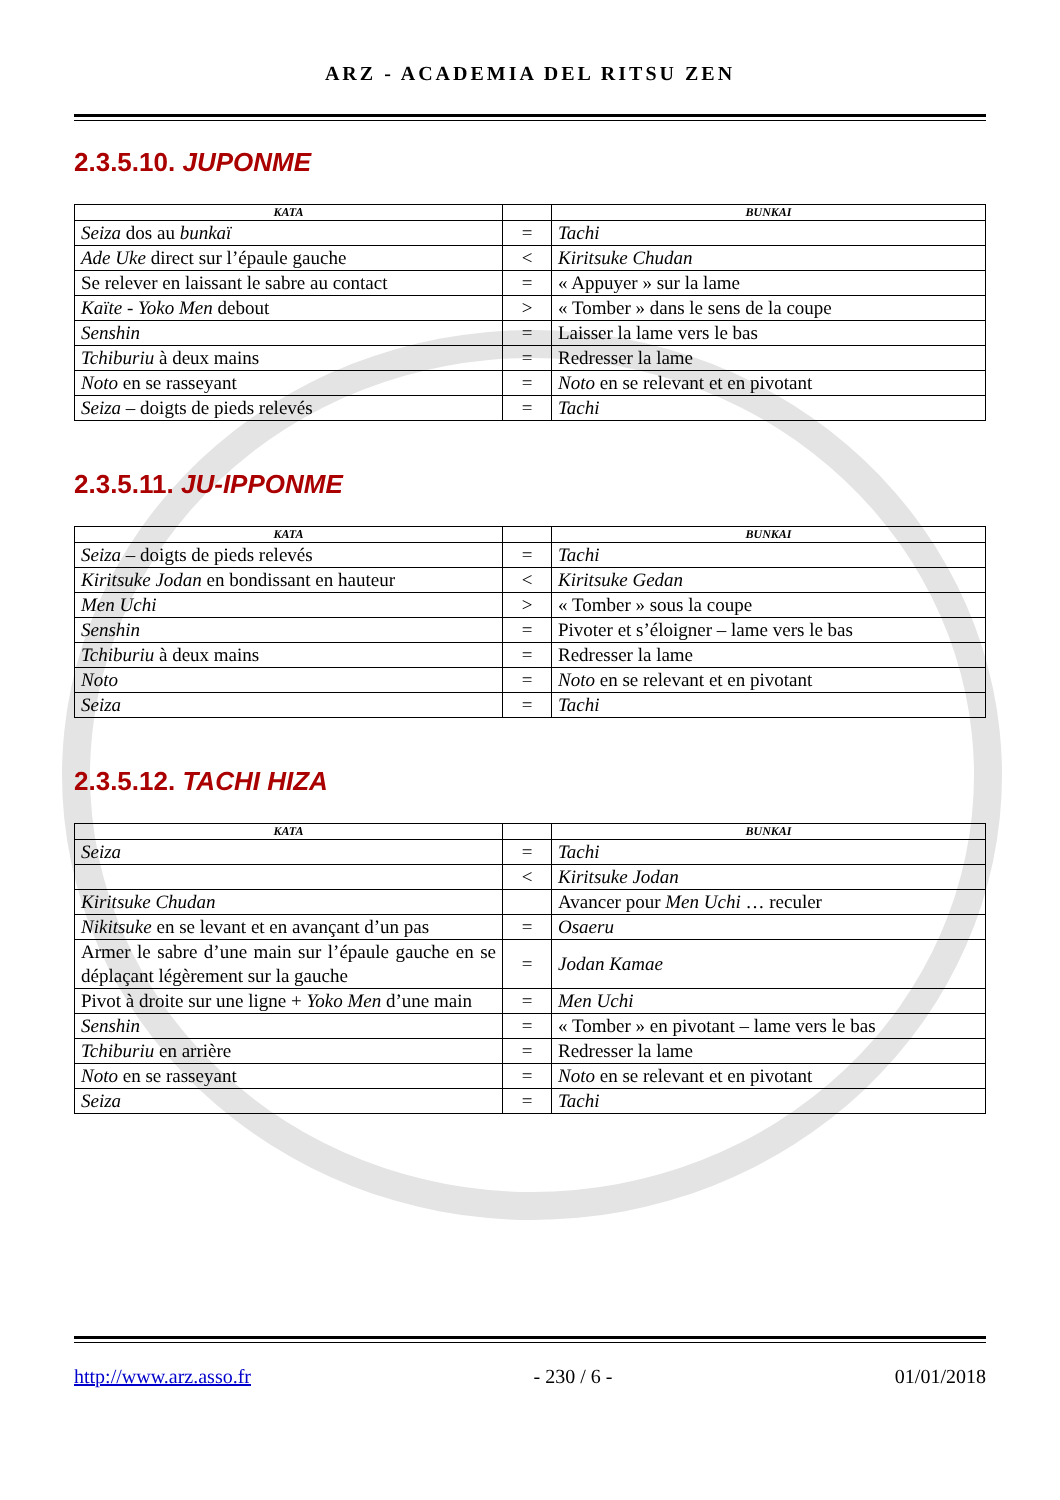ARZ - ACADEMIA DEL RITSU ZEN
2.3.5.10. JUPONME
| KATA | | BUNKAI |
| --- | --- | --- |
| Seiza dos au bunkaï | = | Tachi |
| Ade Uke direct sur l’épaule gauche | < | Kiritsuke Chudan |
| Se relever en laissant le sabre au contact | = | « Appuyer » sur la lame |
| Kaïte - Yoko Men debout | > | « Tomber » dans le sens de la coupe |
| Senshin | = | Laisser la lame vers le bas |
| Tchiburiu à deux mains | = | Redresser la lame |
| Noto en se rasseyant | = | Noto en se relevant et en pivotant |
| Seiza – doigts de pieds relevés | = | Tachi |
2.3.5.11. JU-IPPONME
| KATA | | BUNKAI |
| --- | --- | --- |
| Seiza – doigts de pieds relevés | = | Tachi |
| Kiritsuke Jodan en bondissant en hauteur | < | Kiritsuke Gedan |
| Men Uchi | > | « Tomber » sous la coupe |
| Senshin | = | Pivoter et s’éloigner – lame vers le bas |
| Tchiburiu à deux mains | = | Redresser la lame |
| Noto | = | Noto en se relevant et en pivotant |
| Seiza | = | Tachi |
2.3.5.12. TACHI HIZA
| KATA | | BUNKAI |
| --- | --- | --- |
| Seiza | = | Tachi |
| | < | Kiritsuke Jodan |
| Kiritsuke Chudan | | Avancer pour Men Uchi … reculer |
| Nikitsuke en se levant et en avançant d’un pas | = | Osaeru |
| Armer le sabre d’une main sur l’épaule gauche en se déplaçant légèrement sur la gauche | = | Jodan Kamae |
| Pivot à droite sur une ligne + Yoko Men d’une main | = | Men Uchi |
| Senshin | = | « Tomber » en pivotant – lame vers le bas |
| Tchiburiu en arrière | = | Redresser la lame |
| Noto en se rasseyant | = | Noto en se relevant et en pivotant |
| Seiza | = | Tachi |
http://www.arz.asso.fr - 230 / 6 - 01/01/2018